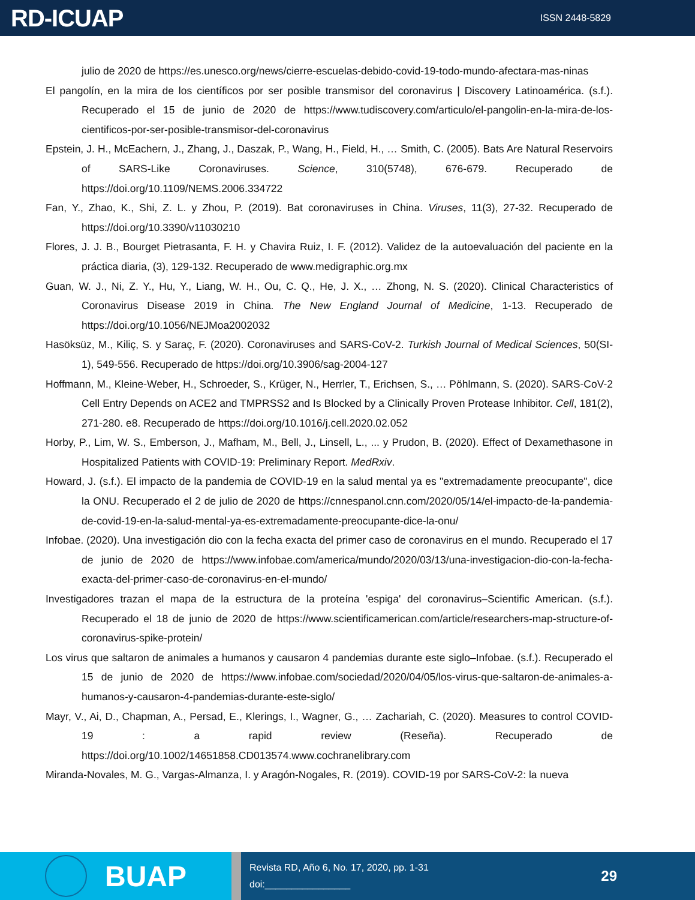RD-ICUAP
ISSN 2448-5829
julio de 2020 de https://es.unesco.org/news/cierre-escuelas-debido-covid-19-todo-mundo-afectara-mas-ninas
El pangolín, en la mira de los científicos por ser posible transmisor del coronavirus | Discovery Latinoamérica. (s.f.). Recuperado el 15 de junio de 2020 de https://www.tudiscovery.com/articulo/el-pangolin-en-la-mira-de-los-cientificos-por-ser-posible-transmisor-del-coronavirus
Epstein, J. H., McEachern, J., Zhang, J., Daszak, P., Wang, H., Field, H., … Smith, C. (2005). Bats Are Natural Reservoirs of SARS-Like Coronaviruses. Science, 310(5748), 676-679. Recuperado de https://doi.org/10.1109/NEMS.2006.334722
Fan, Y., Zhao, K., Shi, Z. L. y Zhou, P. (2019). Bat coronaviruses in China. Viruses, 11(3), 27-32. Recuperado de https://doi.org/10.3390/v11030210
Flores, J. J. B., Bourget Pietrasanta, F. H. y Chavira Ruiz, I. F. (2012). Validez de la autoevaluación del paciente en la práctica diaria, (3), 129-132. Recuperado de www.medigraphic.org.mx
Guan, W. J., Ni, Z. Y., Hu, Y., Liang, W. H., Ou, C. Q., He, J. X., … Zhong, N. S. (2020). Clinical Characteristics of Coronavirus Disease 2019 in China. The New England Journal of Medicine, 1-13. Recuperado de https://doi.org/10.1056/NEJMoa2002032
Hasöksüz, M., Kiliç, S. y Saraç, F. (2020). Coronaviruses and SARS-CoV-2. Turkish Journal of Medical Sciences, 50(SI-1), 549-556. Recuperado de https://doi.org/10.3906/sag-2004-127
Hoffmann, M., Kleine-Weber, H., Schroeder, S., Krüger, N., Herrler, T., Erichsen, S., … Pöhlmann, S. (2020). SARS-CoV-2 Cell Entry Depends on ACE2 and TMPRSS2 and Is Blocked by a Clinically Proven Protease Inhibitor. Cell, 181(2), 271-280. e8. Recuperado de https://doi.org/10.1016/j.cell.2020.02.052
Horby, P., Lim, W. S., Emberson, J., Mafham, M., Bell, J., Linsell, L., ... y Prudon, B. (2020). Effect of Dexamethasone in Hospitalized Patients with COVID-19: Preliminary Report. MedRxiv.
Howard, J. (s.f.). El impacto de la pandemia de COVID-19 en la salud mental ya es "extremadamente preocupante", dice la ONU. Recuperado el 2 de julio de 2020 de https://cnnespanol.cnn.com/2020/05/14/el-impacto-de-la-pandemia-de-covid-19-en-la-salud-mental-ya-es-extremadamente-preocupante-dice-la-onu/
Infobae. (2020). Una investigación dio con la fecha exacta del primer caso de coronavirus en el mundo. Recuperado el 17 de junio de 2020 de https://www.infobae.com/america/mundo/2020/03/13/una-investigacion-dio-con-la-fecha-exacta-del-primer-caso-de-coronavirus-en-el-mundo/
Investigadores trazan el mapa de la estructura de la proteína 'espiga' del coronavirus–Scientific American. (s.f.). Recuperado el 18 de junio de 2020 de https://www.scientificamerican.com/article/researchers-map-structure-of-coronavirus-spike-protein/
Los virus que saltaron de animales a humanos y causaron 4 pandemias durante este siglo–Infobae. (s.f.). Recuperado el 15 de junio de 2020 de https://www.infobae.com/sociedad/2020/04/05/los-virus-que-saltaron-de-animales-a-humanos-y-causaron-4-pandemias-durante-este-siglo/
Mayr, V., Ai, D., Chapman, A., Persad, E., Klerings, I., Wagner, G., … Zachariah, C. (2020). Measures to control COVID-19 : a rapid review (Reseña). Recuperado de https://doi.org/10.1002/14651858.CD013574.www.cochranelibrary.com
Miranda-Novales, M. G., Vargas-Almanza, I. y Aragón-Nogales, R. (2019). COVID-19 por SARS-CoV-2: la nueva
BUAP
Revista RD, Año 6, No. 17, 2020, pp. 1-31
doi:________________
29